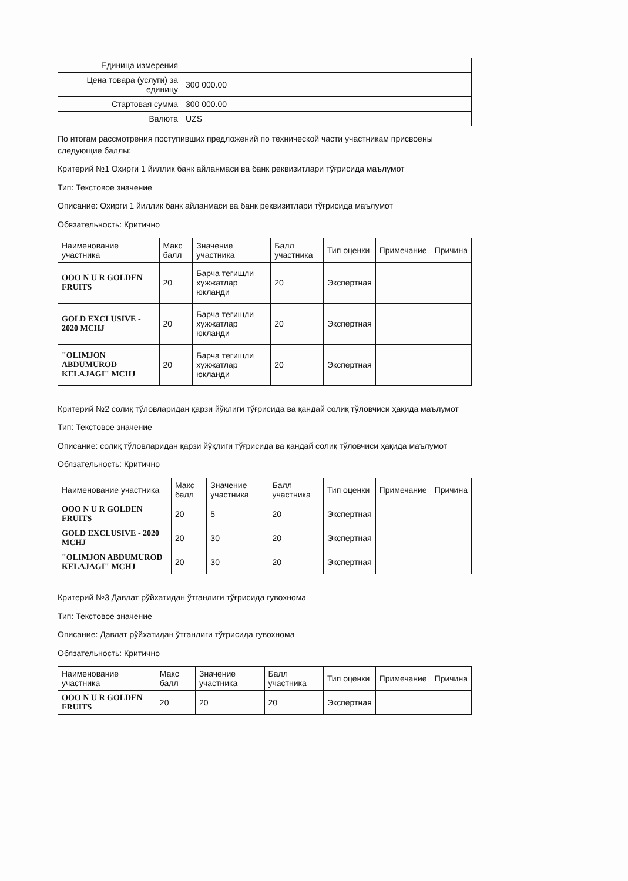| Единица измерения | |
| Цена товара (услуги) за единицу | 300 000.00 |
| Стартовая сумма | 300 000.00 |
| Валюта | UZS |
По итогам рассмотрения поступивших предложений по технической части участникам присвоены следующие баллы:
Критерий №1 Охирги 1 йиллик банк айланмаси ва банк реквизитлари тўғрисида маълумот
Тип: Текстовое значение
Описание: Охирги 1 йиллик банк айланмаси ва банк реквизитлари тўғрисида маълумот
Обязательность: Критично
| Наименование участника | Макс балл | Значение участника | Балл участника | Тип оценки | Примечание | Причина |
| --- | --- | --- | --- | --- | --- | --- |
| OOO N U R GOLDEN FRUITS | 20 | Барча тегишли хужжатлар юкланди | 20 | Экспертная | | |
| GOLD EXCLUSIVE - 2020 MCHJ | 20 | Барча тегишли хужжатлар юкланди | 20 | Экспертная | | |
| "OLIMJON ABDUMUROD KELAJAGI" MCHJ | 20 | Барча тегишли хужжатлар юкланди | 20 | Экспертная | | |
Критерий №2 солиқ тўловларидан қарзи йўқлиги тўғрисида ва қандай солиқ тўловчиси ҳақида маълумот
Тип: Текстовое значение
Описание: солиқ тўловларидан қарзи йўқлиги тўғрисида ва қандай солиқ тўловчиси ҳақида маълумот
Обязательность: Критично
| Наименование участника | Макс балл | Значение участника | Балл участника | Тип оценки | Примечание | Причина |
| --- | --- | --- | --- | --- | --- | --- |
| OOO N U R GOLDEN FRUITS | 20 | 5 | 20 | Экспертная | | |
| GOLD EXCLUSIVE - 2020 MCHJ | 20 | 30 | 20 | Экспертная | | |
| "OLIMJON ABDUMUROD KELAJAGI" MCHJ | 20 | 30 | 20 | Экспертная | | |
Критерий №3 Давлат рўйхатидан ўтганлиги тўғрисида гувохнома
Тип: Текстовое значение
Описание: Давлат рўйхатидан ўтганлиги тўғрисида гувохнома
Обязательность: Критично
| Наименование участника | Макс балл | Значение участника | Балл участника | Тип оценки | Примечание | Причина |
| --- | --- | --- | --- | --- | --- | --- |
| OOO N U R GOLDEN FRUITS | 20 | 20 | 20 | Экспертная | | |